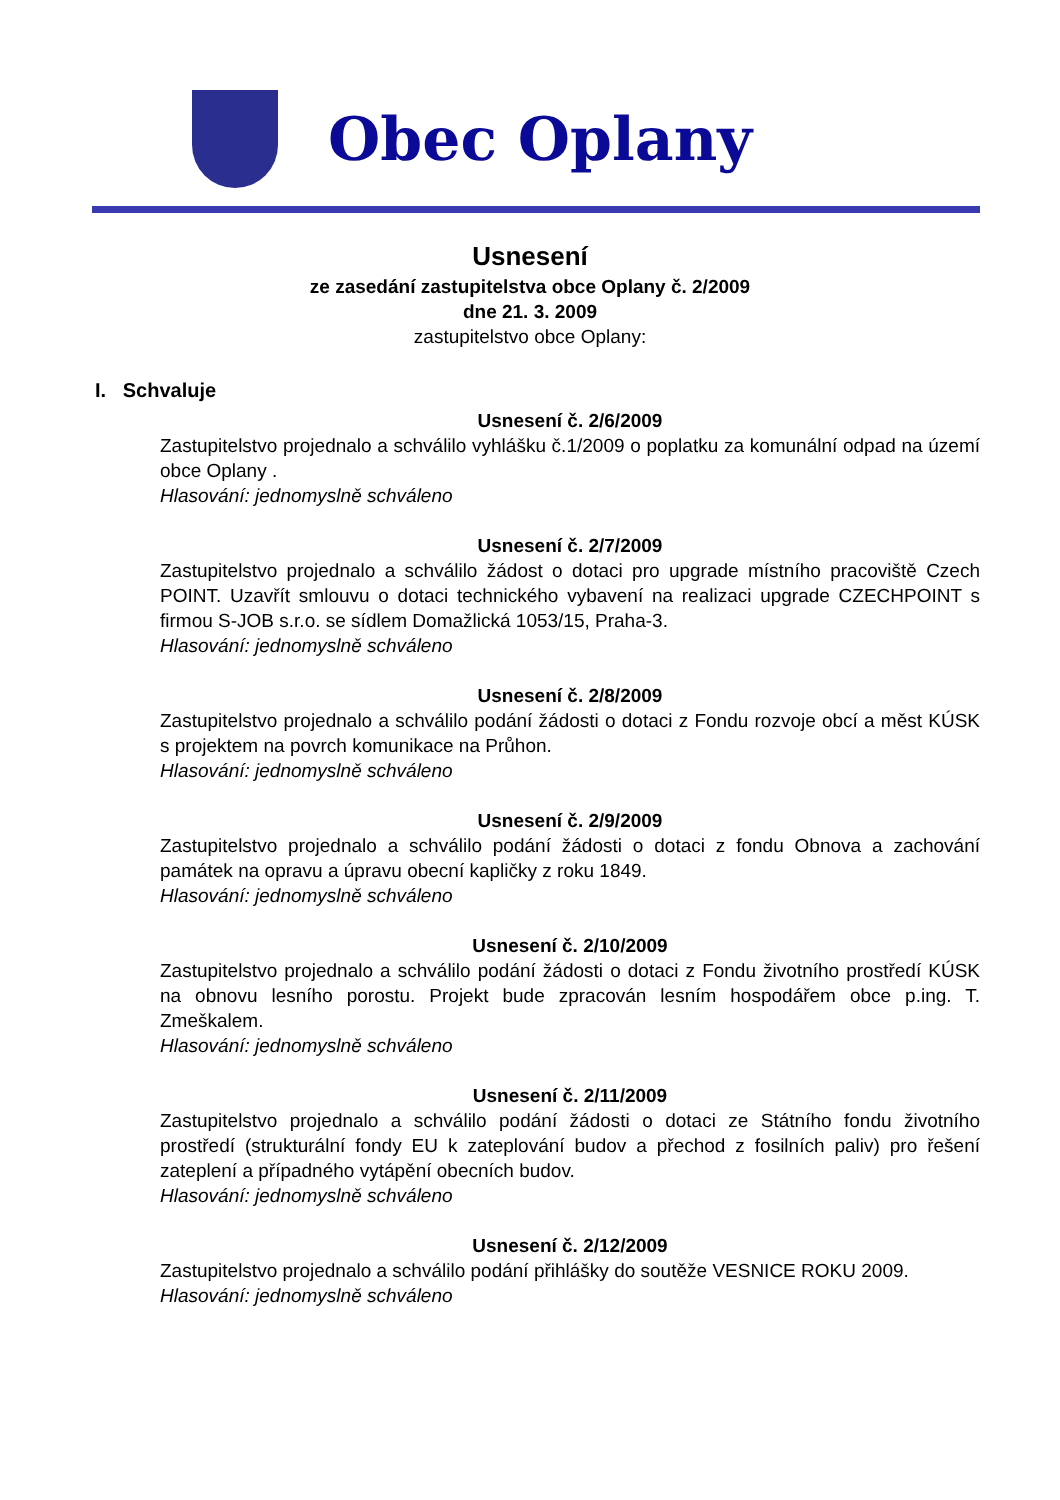Obec Oplany
Usnesení
ze zasedání zastupitelstva obce Oplany č. 2/2009
dne 21. 3. 2009
zastupitelstvo obce Oplany:
I. Schvaluje
Usnesení č. 2/6/2009
Zastupitelstvo projednalo a schválilo vyhlášku č.1/2009 o poplatku za komunální odpad na území obce Oplany .
Hlasování: jednomyslně schváleno
Usnesení č. 2/7/2009
Zastupitelstvo projednalo a schválilo žádost o dotaci pro upgrade místního pracoviště Czech POINT. Uzavřít smlouvu o dotaci technického vybavení na realizaci upgrade CZECHPOINT s firmou S-JOB s.r.o. se sídlem Domažlická 1053/15, Praha-3.
Hlasování: jednomyslně schváleno
Usnesení č. 2/8/2009
Zastupitelstvo projednalo a schválilo podání žádosti o dotaci z Fondu rozvoje obcí a měst KÚSK s projektem na povrch komunikace na Průhon.
Hlasování: jednomyslně schváleno
Usnesení č. 2/9/2009
Zastupitelstvo projednalo a schválilo podání žádosti o dotaci z fondu Obnova a zachování památek na opravu a úpravu obecní kapličky z roku 1849.
Hlasování: jednomyslně schváleno
Usnesení č. 2/10/2009
Zastupitelstvo projednalo a schválilo podání žádosti o dotaci z Fondu životního prostředí KÚSK na obnovu lesního porostu. Projekt bude zpracován lesním hospodářem obce p.ing. T. Zmeškalem.
Hlasování: jednomyslně schváleno
Usnesení č. 2/11/2009
Zastupitelstvo projednalo a schválilo podání žádosti o dotaci ze Státního fondu životního prostředí (strukturální fondy EU k zateplování budov a přechod z fosilních paliv) pro řešení zateplení a případného vytápění obecních budov.
Hlasování: jednomyslně schváleno
Usnesení č. 2/12/2009
Zastupitelstvo projednalo a schválilo podání přihlášky do soutěže VESNICE ROKU 2009.
Hlasování: jednomyslně schváleno